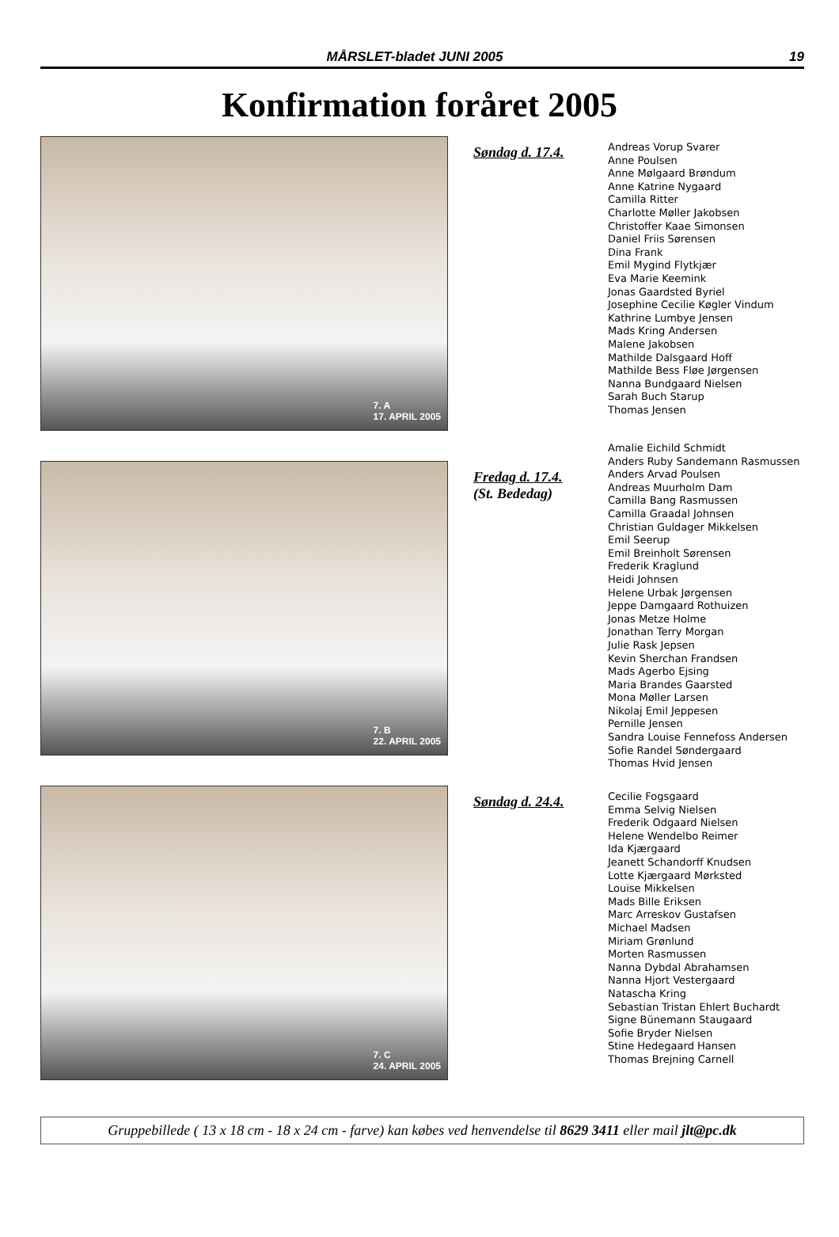MÅRSLET-bladet JUNI 2005 19
Konfirmation foråret 2005
7. A
17. APRIL 2005
Søndag d. 17.4.
Andreas Vorup Svarer
Anne Poulsen
Anne Mølgaard Brøndum
Anne Katrine Nygaard
Camilla Ritter
Charlotte Møller Jakobsen
Christoffer Kaae Simonsen
Daniel Friis Sørensen
Dina Frank
Emil Mygind Flytkjær
Eva Marie Keemink
Jonas Gaardsted Byriel
Josephine Cecilie Køgler Vindum
Kathrine Lumbye Jensen
Mads Kring Andersen
Malene Jakobsen
Mathilde Dalsgaard Hoff
Mathilde Bess Fløe Jørgensen
Nanna Bundgaard Nielsen
Sarah Buch Starup
Thomas Jensen
7. B
22. APRIL 2005
Fredag d. 17.4.
(St. Bededag)
Amalie Eichild Schmidt
Anders Ruby Sandemann Rasmussen
Anders Arvad Poulsen
Andreas Muurholm Dam
Camilla Bang Rasmussen
Camilla Graadal Johnsen
Christian Guldager Mikkelsen
Emil Seerup
Emil Breinholt Sørensen
Frederik Kraglund
Heidi Johnsen
Helene Urbak Jørgensen
Jeppe Damgaard Rothuizen
Jonas Metze Holme
Jonathan Terry Morgan
Julie Rask Jepsen
Kevin Sherchan Frandsen
Mads Agerbo Ejsing
Maria Brandes Gaarsted
Mona Møller Larsen
Nikolaj Emil Jeppesen
Pernille Jensen
Sandra Louise Fennefoss Andersen
Sofie Randel Søndergaard
Thomas Hvid Jensen
7. C
24. APRIL 2005
Søndag d. 24.4.
Cecilie Fogsgaard
Emma Selvig Nielsen
Frederik Odgaard Nielsen
Helene Wendelbo Reimer
Ida Kjærgaard
Jeanett Schandorff Knudsen
Lotte Kjærgaard Mørksted
Louise Mikkelsen
Mads Bille Eriksen
Marc Arreskov Gustafsen
Michael Madsen
Miriam Grønlund
Morten Rasmussen
Nanna Dybdal Abrahamsen
Nanna Hjort Vestergaard
Natascha Kring
Sebastian Tristan Ehlert Buchardt
Signe Bünemann Staugaard
Sofie Bryder Nielsen
Stine Hedegaard Hansen
Thomas Brejning Carnell
Gruppebillede ( 13 x 18 cm - 18 x 24 cm - farve) kan købes ved henvendelse til 8629 3411 eller mail jlt@pc.dk